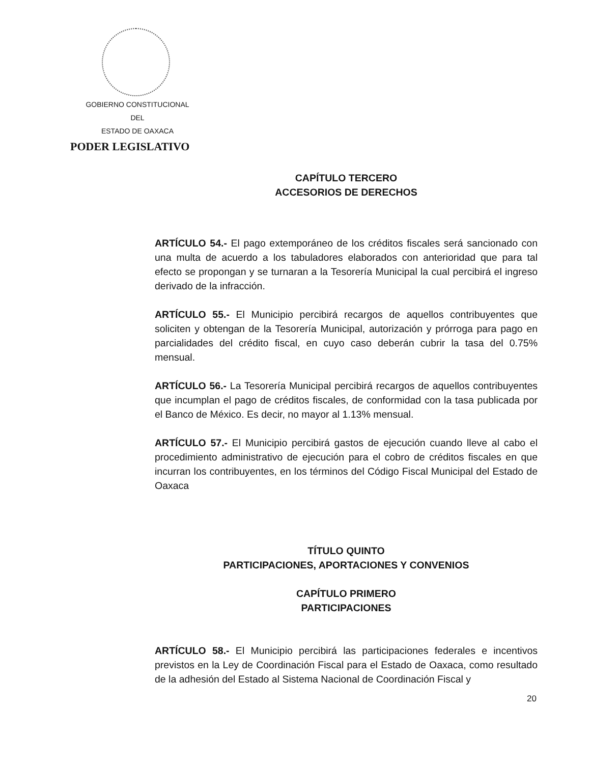GOBIERNO CONSTITUCIONAL
DEL
ESTADO DE OAXACA
PODER LEGISLATIVO
CAPÍTULO TERCERO
ACCESORIOS DE DERECHOS
ARTÍCULO 54.- El pago extemporáneo de los créditos fiscales será sancionado con una multa de acuerdo a los tabuladores elaborados con anterioridad que para tal efecto se propongan y se turnaran a la Tesorería Municipal la cual percibirá el ingreso derivado de la infracción.
ARTÍCULO 55.- El Municipio percibirá recargos de aquellos contribuyentes que soliciten y obtengan de la Tesorería Municipal, autorización y prórroga para pago en parcialidades del crédito fiscal, en cuyo caso deberán cubrir la tasa del 0.75% mensual.
ARTÍCULO 56.- La Tesorería Municipal percibirá recargos de aquellos contribuyentes que incumplan el pago de créditos fiscales, de conformidad con la tasa publicada por el Banco de México. Es decir, no mayor al 1.13% mensual.
ARTÍCULO 57.- El Municipio percibirá gastos de ejecución cuando lleve al cabo el procedimiento administrativo de ejecución para el cobro de créditos fiscales en que incurran los contribuyentes, en los términos del Código Fiscal Municipal del Estado de Oaxaca
TÍTULO QUINTO
PARTICIPACIONES, APORTACIONES Y CONVENIOS
CAPÍTULO PRIMERO
PARTICIPACIONES
ARTÍCULO 58.- El Municipio percibirá las participaciones federales e incentivos previstos en la Ley de Coordinación Fiscal para el Estado de Oaxaca, como resultado de la adhesión del Estado al Sistema Nacional de Coordinación Fiscal y
20